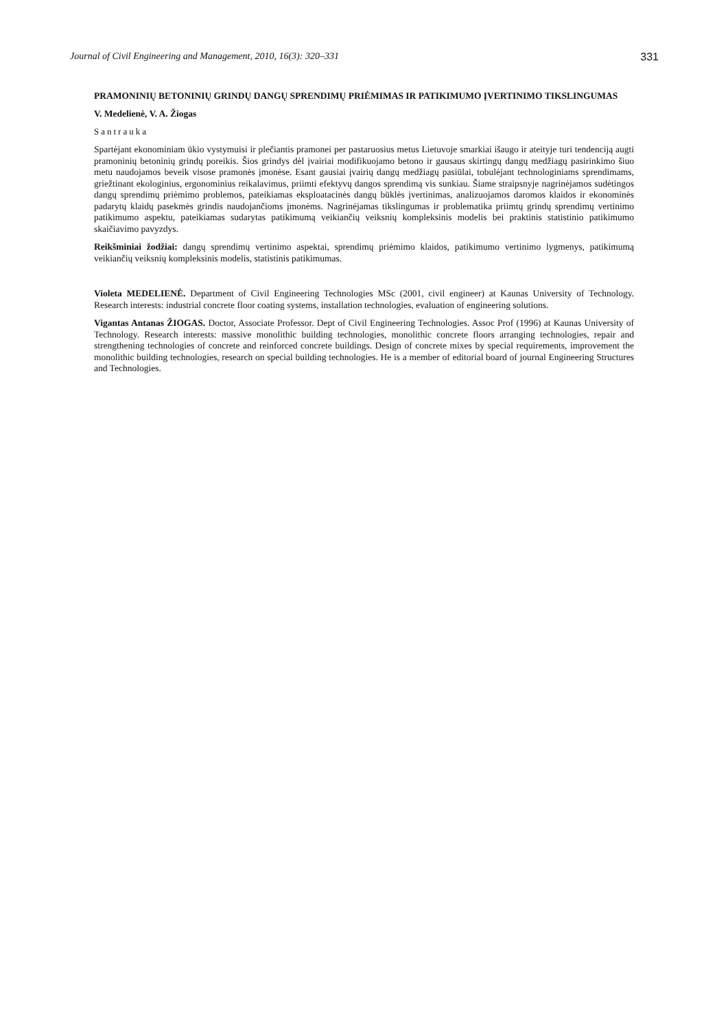Journal of Civil Engineering and Management, 2010, 16(3): 320–331 331
PRAMONINIŲ BETONINIŲ GRINDŲ DANGŲ SPRENDIMŲ PRIĖMIMAS IR PATIKIMUMO ĮVERTINIMO TIKSLINGUMAS
V. Medelienė, V. A. Žiogas
Santrauka
Spartėjant ekonominiam ūkio vystymuisi ir plečiantis pramonei per pastaruosius metus Lietuvoje smarkiai išaugo ir ateityje turi tendenciją augti pramoninių betoninių grindų poreikis. Šios grindys dėl įvairiai modifikuojamo betono ir gausaus skirtingų dangų medžiagų pasirinkimo šiuo metu naudojamos beveik visose pramonės įmonėse. Esant gausiai įvairių dangų medžiagų pasiūlai, tobulėjant technologiniams sprendimams, griežtinant ekologinius, ergonominius reikalavimus, priimti efektyvų dangos sprendimą vis sunkiau. Šiame straipsnyje nagrinėjamos sudėtingos dangų sprendimų priėmimo problemos, pateikiamas eksploatacinės dangų būklės įvertinimas, analizuojamos daromos klaidos ir ekonominės padarytų klaidų pasekmės grindis naudojančioms įmonėms. Nagrinėjamas tikslingumas ir problematika priimtų grindų sprendimų vertinimo patikimumo aspektu, pateikiamas sudarytas patikimumą veikiančių veiksnių kompleksinis modelis bei praktinis statistinio patikimumo skaičiavimo pavyzdys.
Reikšminiai žodžiai: dangų sprendimų vertinimo aspektai, sprendimų priėmimo klaidos, patikimumo vertinimo lygmenys, patikimumą veikiančių veiksnių kompleksinis modelis, statistinis patikimumas.
Violeta MEDELIENĖ. Department of Civil Engineering Technologies MSc (2001, civil engineer) at Kaunas University of Technology. Research interests: industrial concrete floor coating systems, installation technologies, evaluation of engineering solutions.
Vigantas Antanas ŽIOGAS. Doctor, Associate Professor. Dept of Civil Engineering Technologies. Assoc Prof (1996) at Kaunas University of Technology. Research interests: massive monolithic building technologies, monolithic concrete floors arranging technologies, repair and strengthening technologies of concrete and reinforced concrete buildings. Design of concrete mixes by special requirements, improvement the monolithic building technologies, research on special building technologies. He is a member of editorial board of journal Engineering Structures and Technologies.